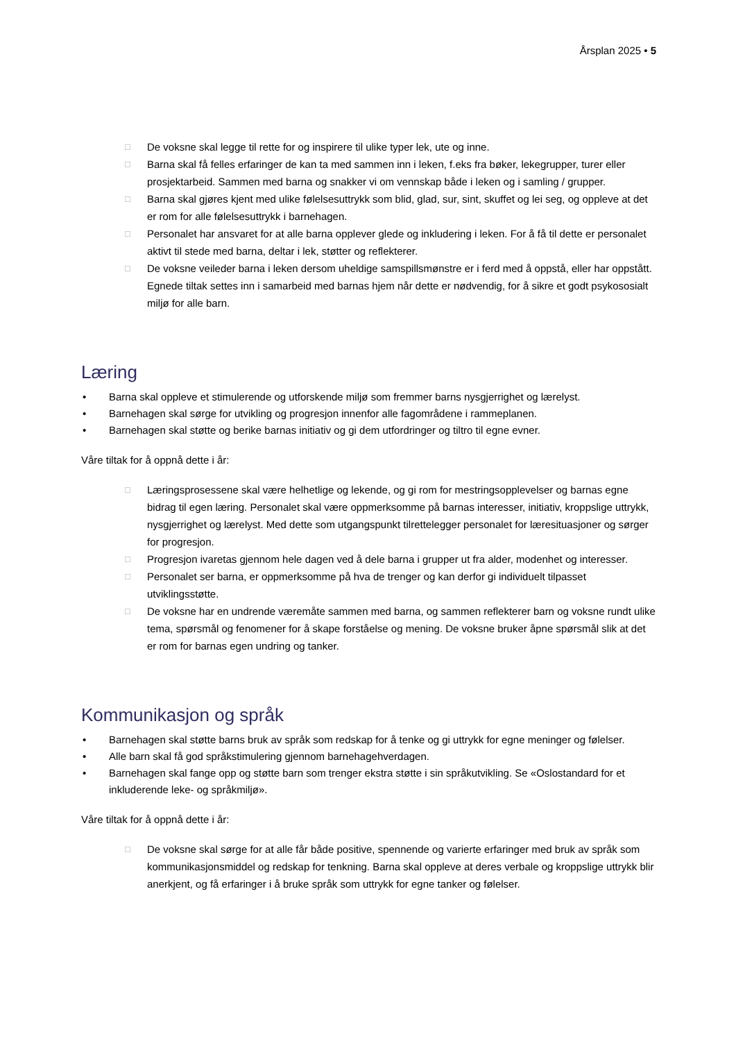Årsplan 2025 • 5
□ De voksne skal legge til rette for og inspirere til ulike typer lek, ute og inne.
□ Barna skal få felles erfaringer de kan ta med sammen inn i leken, f.eks fra bøker, lekegrupper, turer eller prosjektarbeid. Sammen med barna og snakker vi om vennskap både i leken og i samling / grupper.
□ Barna skal gjøres kjent med ulike følelsesuttrykk som blid, glad, sur, sint, skuffet og lei seg, og oppleve at det er rom for alle følelsesuttrykk i barnehagen.
□ Personalet har ansvaret for at alle barna opplever glede og inkludering i leken. For å få til dette er personalet aktivt til stede med barna, deltar i lek, støtter og reflekterer.
□ De voksne veileder barna i leken dersom uheldige samspillsmønstre er i ferd med å oppstå, eller har oppstått. Egnede tiltak settes inn i samarbeid med barnas hjem når dette er nødvendig, for å sikre et godt psykososialt miljø for alle barn.
Læring
• Barna skal oppleve et stimulerende og utforskende miljø som fremmer barns nysgjerrighet og lærelyst.
• Barnehagen skal sørge for utvikling og progresjon innenfor alle fagområdene i rammeplanen.
• Barnehagen skal støtte og berike barnas initiativ og gi dem utfordringer og tiltro til egne evner.
Våre tiltak for å oppnå dette i år:
□ Læringsprosessene skal være helhetlige og lekende, og gi rom for mestringsopplevelser og barnas egne bidrag til egen læring. Personalet skal være oppmerksomme på barnas interesser, initiativ, kroppslige uttrykk, nysgjerrighet og lærelyst. Med dette som utgangspunkt tilrettelegger personalet for læresituasjoner og sørger for progresjon.
□ Progresjon ivaretas gjennom hele dagen ved å dele barna i grupper ut fra alder, modenhet og interesser.
□ Personalet ser barna, er oppmerksomme på hva de trenger og kan derfor gi individuelt tilpasset utviklingsstøtte.
□ De voksne har en undrende væremåte sammen med barna, og sammen reflekterer barn og voksne rundt ulike tema, spørsmål og fenomener for å skape forståelse og mening. De voksne bruker åpne spørsmål slik at det er rom for barnas egen undring og tanker.
Kommunikasjon og språk
• Barnehagen skal støtte barns bruk av språk som redskap for å tenke og gi uttrykk for egne meninger og følelser.
• Alle barn skal få god språkstimulering gjennom barnehagehverdagen.
• Barnehagen skal fange opp og støtte barn som trenger ekstra støtte i sin språkutvikling. Se «Oslostandard for et inkluderende leke- og språkmiljø».
Våre tiltak for å oppnå dette i år:
□ De voksne skal sørge for at alle får både positive, spennende og varierte erfaringer med bruk av språk som kommunikasjonsmiddel og redskap for tenkning. Barna skal oppleve at deres verbale og kroppslige uttrykk blir anerkjent, og få erfaringer i å bruke språk som uttrykk for egne tanker og følelser.